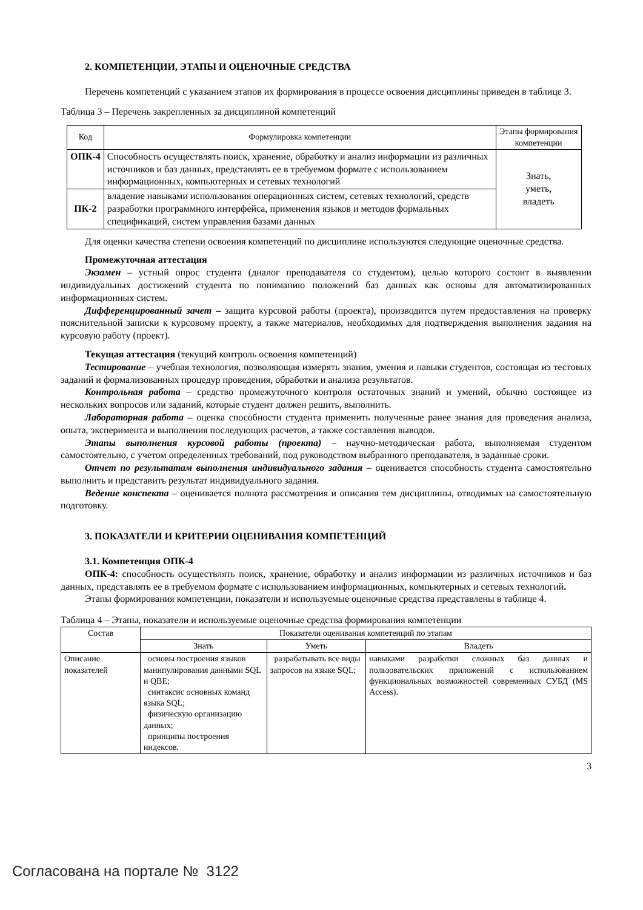2. КОМПЕТЕНЦИИ, ЭТАПЫ И ОЦЕНОЧНЫЕ СРЕДСТВА
Перечень компетенций с указанием этапов их формирования в процессе освоения дисциплины приведен в таблице 3.
Таблица 3 – Перечень закрепленных за дисциплиной компетенций
| Код | Формулировка компетенции | Этапы формирования компетенции |
| --- | --- | --- |
| ОПК-4 | Способность осуществлять поиск, хранение, обработку и анализ информации из различных источников и баз данных, представлять ее в требуемом формате с использованием информационных, компьютерных и сетевых технологий | Знать, уметь, владеть |
| ПК-2 | владение навыками использования операционных систем, сетевых технологий, средств разработки программного интерфейса, применения языков и методов формальных спецификаций, систем управления базами данных | |
Для оценки качества степени освоения компетенций по дисциплине используются следующие оценочные средства.
Промежуточная аттестация
Экзамен – устный опрос студента (диалог преподавателя со студентом), целью которого состоит в выявлении индивидуальных достижений студента по пониманию положений баз данных как основы для автоматизированных информационных систем.
Дифференцированный зачет – защита курсовой работы (проекта), производится путем предоставления на проверку пояснительной записки к курсовому проекту, а также материалов, необходимых для подтверждения выполнения задания на курсовую работу (проект).
Текущая аттестация (текущий контроль освоения компетенций)
Тестирование – учебная технология, позволяющая измерять знания, умения и навыки студентов, состоящая из тестовых заданий и формализованных процедур проведения, обработки и анализа результатов.
Контрольная работа – средство промежуточного контроля остаточных знаний и умений, обычно состоящее из нескольких вопросов или заданий, которые студент должен решить, выполнить.
Лабораторная работа – оценка способности студента применить полученные ранее знания для проведения анализа, опыта, эксперимента и выполнения последующих расчетов, а также составления выводов.
Этапы выполнения курсовой работы (проекта) – научно-методическая работа, выполняемая студентом самостоятельно, с учетом определенных требований, под руководством выбранного преподавателя, в заданные сроки.
Отчет по результатам выполнения индивидуального задания – оценивается способность студента самостоятельно выполнить и представить результат индивидуального задания.
Ведение конспекта – оценивается полнота рассмотрения и описания тем дисциплины, отводимых на самостоятельную подготовку.
3. ПОКАЗАТЕЛИ И КРИТЕРИИ ОЦЕНИВАНИЯ КОМПЕТЕНЦИЙ
3.1. Компетенция ОПК-4
ОПК-4: способность осуществлять поиск, хранение, обработку и анализ информации из различных источников и баз данных, представлять ее в требуемом формате с использованием информационных, компьютерных и сетевых технологий.
Этапы формирования компетенции, показатели и используемые оценочные средства представлены в таблице 4.
Таблица 4 – Этапы, показатели и используемые оценочные средства формирования компетенции
| Состав | Показатели оценивания компетенций по этапам | | |
| --- | --- | --- | --- |
| | Знать | Уметь | Владеть |
| Описание показателей | основы построения языков манипулирования данными SQL и QBE; синтаксис основных команд языка SQL; физическую организацию данных; принципы построения индексов. | разрабатывать все виды запросов на языке SQL; | навыками разработки сложных баз данных и пользовательских приложений с использованием функциональных возможностей современных СУБД (MS Access). |
3
Согласована на портале № 3122